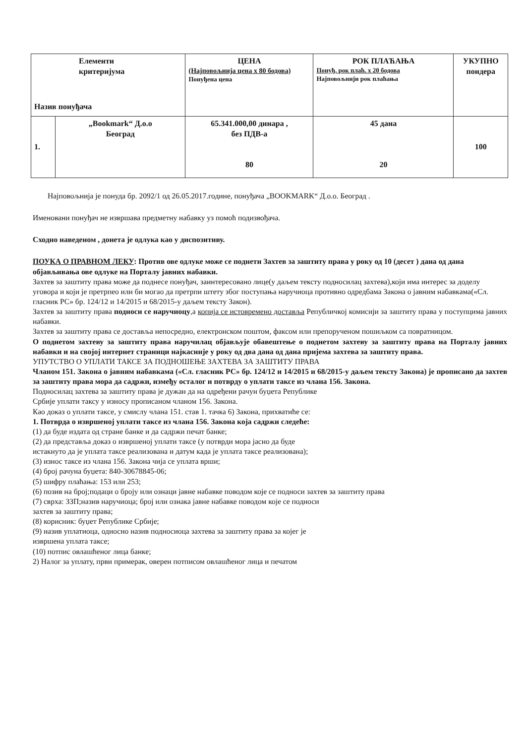| Елементи критеријума Назив понуђача | | ЦЕНА (Најповољнија цена x 80 бодова) Понуђена цена | РОК ПЛАЋАЊА Понуђ. рок плаћ. x 20 бодова Најповољнији рок плаћања | УКУПНО пондера |
| 1. | „Bookmark“ Д.о.о Београд | 65.341.000,00 динара , без ПДВ-а 80 | 45 дана 20 | 100 |
Најповољнија је понуда бр. 2092/1 од 26.05.2017.године, понуђача „BOOKMARK“ Д.о.о. Београд .
Именовани понуђач не извршава предметну набавку уз помоћ подизвођача.
Сходно наведеном , донета је одлука као у диспозитиву.
ПОУКА О ПРАВНОМ ЛЕКУ: Против ове одлуке може се поднети Захтев за заштиту права у року од 10 (десет ) дана од дана објављивања ове одлуке на Порталу јавних набавки.
Захтев за заштиту права може да поднесе понуђач, заинтересовано лице(у даљем тексту подносилац захтева),који има интерес за доделу уговора и који је претрпео или би могао да претрпи штету због поступања наручиоца противно одредбама Закона о јавним набавкама(«Сл. гласник РС» бр. 124/12 и 14/2015 и 68/2015-у даљем тексту Закон).
Захтев за заштиту права подноси се наручиоцу,а копија се истовремено доставља Републичкој комисији за заштиту права у поступцима јавних набавки.
Захтев за заштиту права се доставља непосредно, електронском поштом, факсом или препорученом пошиљком са повратницом.
О поднетом захтеву за заштиту права наручилац објављује обавештење о поднетом захтеву за заштиту права на Порталу јавних набавки и на својој интернет страници најкасније у року од два дана од дана пријема захтева за заштиту права.
УПУТСТВО О УПЛАТИ ТАКСЕ ЗА ПОДНОШЕЊЕ ЗАХТЕВА ЗА ЗАШТИТУ ПРАВА
Чланом 151. Закона о јавним набавкама («Сл. гласник РС» бр. 124/12 и 14/2015 и 68/2015-у даљем тексту Закона) је прописано да захтев за заштиту права мора да садржи, између осталог и потврду о уплати таксе из члана 156. Закона.
Подносилац захтева за заштиту права је дужан да на одређени рачун буџета Републике
Србије уплати таксу у износу прописаном чланом 156. Закона.
Као доказ о уплати таксе, у смислу члана 151. став 1. тачка 6) Закона, прихватиће се:
1. Потврда о извршеној уплати таксе из члана 156. Закона која садржи следеће:
(1) да буде издата од стране банке и да садржи печат банке;
(2) да представља доказ о извршеној уплати таксе (у потврди мора јасно да буде
истакнуто да је уплата таксе реализована и датум када је уплата таксе реализована);
(3) износ таксе из члана 156. Закона чија се уплата врши;
(4) број рачуна буџета: 840-30678845-06;
(5) шифру плаћања: 153 или 253;
(6) позив на број;подаци о броју или ознаци јавне набавке поводом које се подноси захтев за заштиту права
(7) сврха: ЗЗП;назив наручиоца; број или ознака јавне набавке поводом које се подноси
захтев за заштиту права;
(8) корисник: буџет Републике Србије;
(9) назив уплатиоца, односно назив подносиоца захтева за заштиту права за којег је
извршена уплата таксе;
(10) потпис овлашћеног лица банке;
2) Налог за уплату, први примерак, оверен потписом овлашћеног лица и печатом